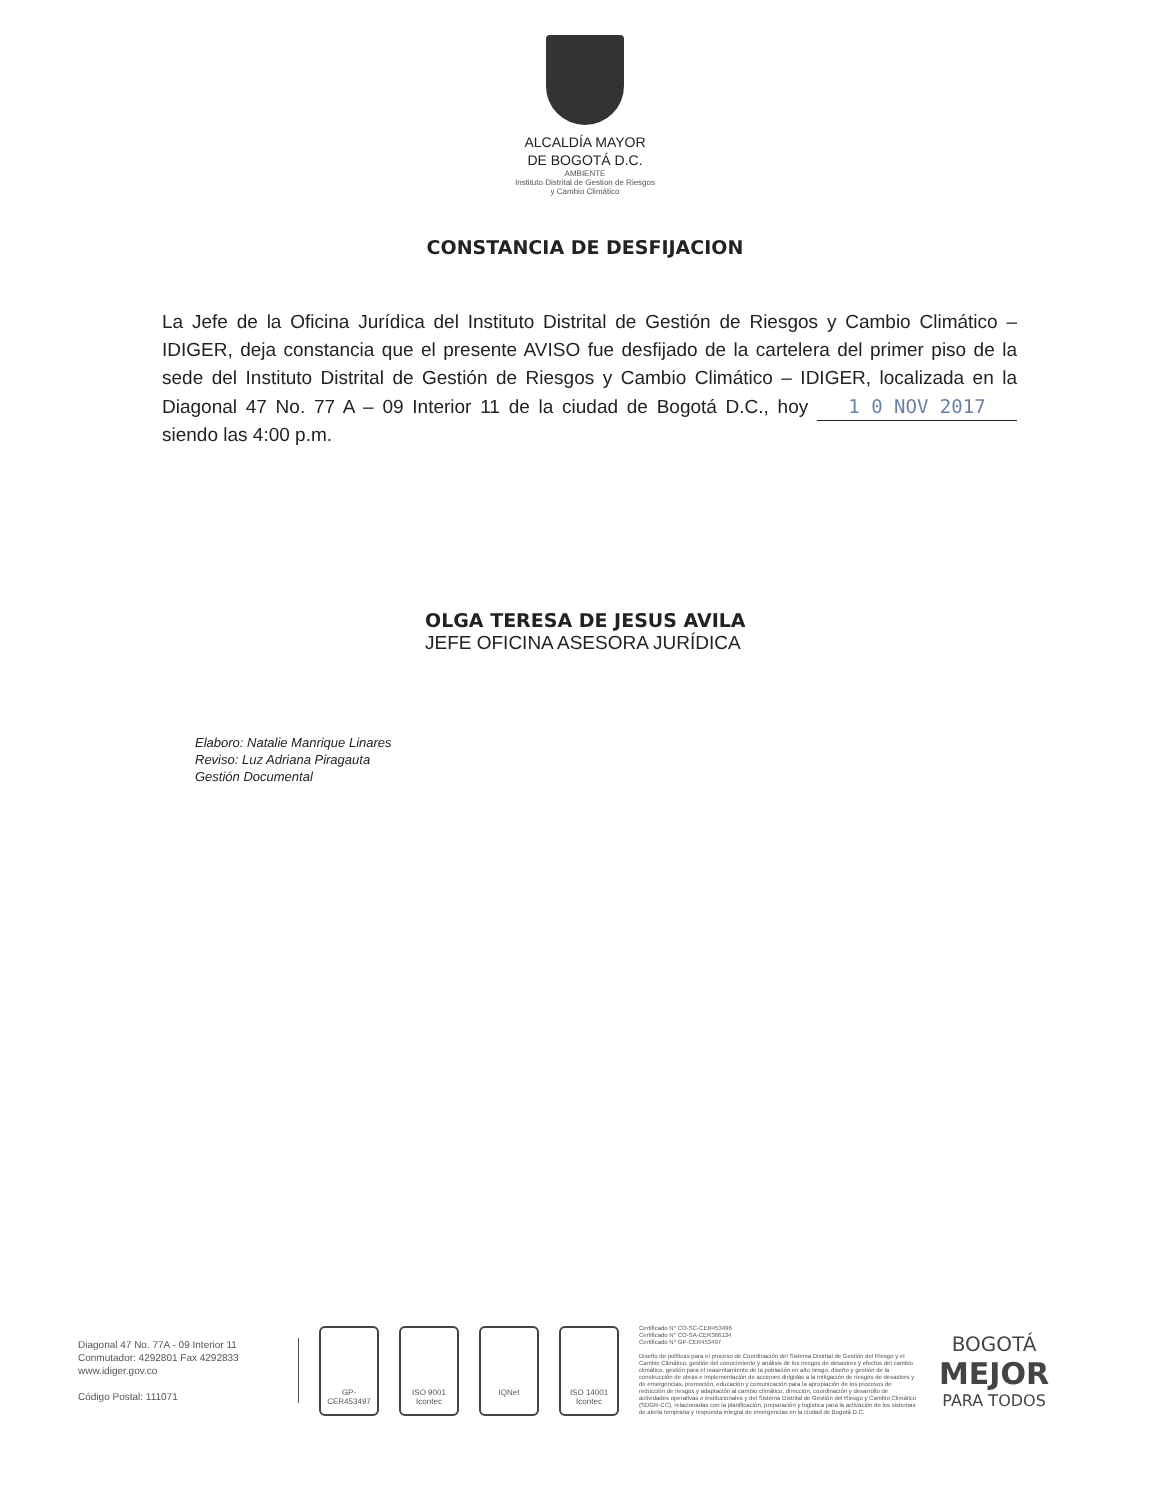ALCALDÍA MAYOR
DE BOGOTÁ D.C.
AMBIENTE
Instituto Distrital de Gestion de Riesgos
y Cambio Climático
CONSTANCIA DE DESFIJACION
La Jefe de la Oficina Jurídica del Instituto Distrital de Gestión de Riesgos y Cambio Climático – IDIGER, deja constancia que el presente AVISO fue desfijado de la cartelera del primer piso de la sede del Instituto Distrital de Gestión de Riesgos y Cambio Climático – IDIGER, localizada en la Diagonal 47 No. 77 A – 09 Interior 11 de la ciudad de Bogotá D.C., hoy 1 0 NOV 2017 siendo las 4:00 p.m.
OLGA TERESA DE JESUS AVILA
JEFE OFICINA ASESORA JURÍDICA
Elaboro: Natalie Manrique Linares
Reviso: Luz Adriana Piragauta
Gestión Documental
Diagonal 47 No. 77A - 09 Interior 11
Conmutador: 4292801 Fax 4292833
www.idiger.gov.co
Código Postal: 111071
GP-CER453497
ISO 9001
Icontec
IQNet
ISO 14001
Icontec
Certificado N° CO-SC-CER453496
Certificado N° CO-SA-CER366134
Certificado N° GP-CER453497
Diseño de políticas para el proceso de Coordinación del Sistema Distrital de Gestión del Riesgo y el Cambio Climático, gestión del conocimiento y análisis de los riesgos de desastres y efectos del cambio climático, gestión para el reasentamiento de la población en alto riesgo, diseño y gestión de la construcción de obras e implementación de acciones dirigidas a la mitigación de riesgos de desastres y de emergencias, promoción, educación y comunicación para la apropiación de los procesos de reducción de riesgos y adaptación al cambio climático, dirección, coordinación y desarrollo de actividades operativas e institucionales y del Sistema Distrital de Gestión del Riesgo y Cambio Climático (SDGR-CC), relacionadas con la planificación, preparación y logística para la activación de los sistemas de alerta temprana y respuesta integral de emergencias en la ciudad de Bogotá D.C.
BOGOTÁ
MEJOR
PARA TODOS